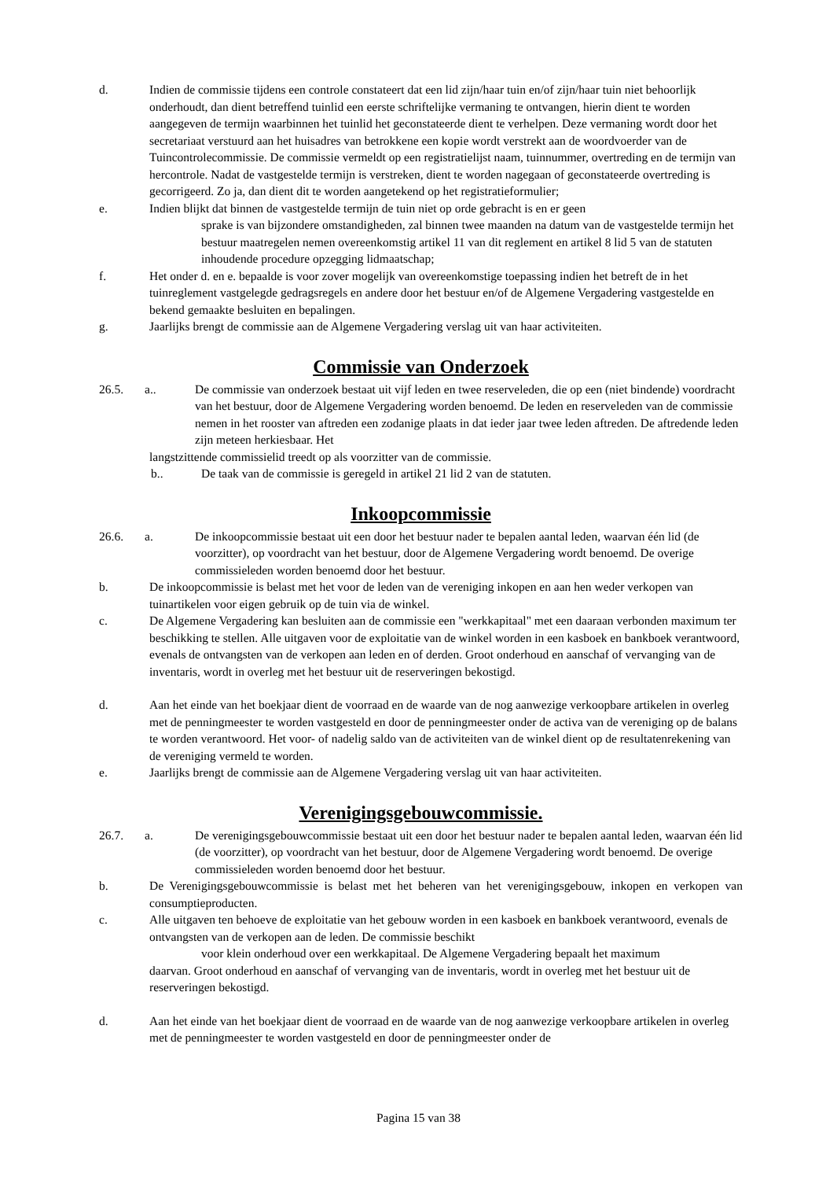d. Indien de commissie tijdens een controle constateert dat een lid zijn/haar tuin en/of zijn/haar tuin niet behoorlijk onderhoudt, dan dient betreffend tuinlid een eerste schriftelijke vermaning te ontvangen, hierin dient te worden aangegeven de termijn waarbinnen het tuinlid het geconstateerde dient te verhelpen. Deze vermaning wordt door het secretariaat verstuurd aan het huisadres van betrokkene een kopie wordt verstrekt aan de woordvoerder van de Tuincontrolecommissie. De commissie vermeldt op een registratielijst naam, tuinnummer, overtreding en de termijn van hercontrole. Nadat de vastgestelde termijn is verstreken, dient te worden nagegaan of geconstateerde overtreding is gecorrigeerd. Zo ja, dan dient dit te worden aangetekend op het registratieformulier;
e. Indien blijkt dat binnen de vastgestelde termijn de tuin niet op orde gebracht is en er geen
sprake is van bijzondere omstandigheden, zal binnen twee maanden na datum van de vastgestelde termijn het bestuur maatregelen nemen overeenkomstig artikel 11 van dit reglement en artikel 8 lid 5 van de statuten inhoudende procedure opzegging lidmaatschap;
f. Het onder d. en e. bepaalde is voor zover mogelijk van overeenkomstige toepassing indien het betreft de in het tuinreglement vastgelegde gedragsregels en andere door het bestuur en/of de Algemene Vergadering vastgestelde en bekend gemaakte besluiten en bepalingen.
g. Jaarlijks brengt de commissie aan de Algemene Vergadering verslag uit van haar activiteiten.
Commissie van Onderzoek
26.5. a.. De commissie van onderzoek bestaat uit vijf leden en twee reserveleden, die op een (niet bindende) voordracht van het bestuur, door de Algemene Vergadering worden benoemd. De leden en reserveleden van de commissie nemen in het rooster van aftreden een zodanige plaats in dat ieder jaar twee leden aftreden. De aftredende leden zijn meteen herkiesbaar. Het
langstzittende commissielid treedt op als voorzitter van de commissie.
b.. De taak van de commissie is geregeld in artikel 21 lid 2 van de statuten.
Inkoopcommissie
26.6. a. De inkoopcommissie bestaat uit een door het bestuur nader te bepalen aantal leden, waarvan één lid (de voorzitter), op voordracht van het bestuur, door de Algemene Vergadering wordt benoemd. De overige commissieleden worden benoemd door het bestuur.
b. De inkoopcommissie is belast met het voor de leden van de vereniging inkopen en aan hen weder verkopen van tuinartikelen voor eigen gebruik op de tuin via de winkel.
c. De Algemene Vergadering kan besluiten aan de commissie een "werkkapitaal" met een daaraan verbonden maximum ter beschikking te stellen. Alle uitgaven voor de exploitatie van de winkel worden in een kasboek en bankboek verantwoord, evenals de ontvangsten van de verkopen aan leden en of derden. Groot onderhoud en aanschaf of vervanging van de inventaris, wordt in overleg met het bestuur uit de reserveringen bekostigd.
d. Aan het einde van het boekjaar dient de voorraad en de waarde van de nog aanwezige verkoopbare artikelen in overleg met de penningmeester te worden vastgesteld en door de penningmeester onder de activa van de vereniging op de balans te worden verantwoord. Het voor- of nadelig saldo van de activiteiten van de winkel dient op de resultatenrekening van de vereniging vermeld te worden.
e. Jaarlijks brengt de commissie aan de Algemene Vergadering verslag uit van haar activiteiten.
Verenigingsgebouwcommissie.
26.7. a. De verenigingsgebouwcommissie bestaat uit een door het bestuur nader te bepalen aantal leden, waarvan één lid (de voorzitter), op voordracht van het bestuur, door de Algemene Vergadering wordt benoemd. De overige commissieleden worden benoemd door het bestuur.
b. De Verenigingsgebouwcommissie is belast met het beheren van het verenigingsgebouw, inkopen en verkopen van consumptieproducten.
c. Alle uitgaven ten behoeve de exploitatie van het gebouw worden in een kasboek en bankboek verantwoord, evenals de ontvangsten van de verkopen aan de leden. De commissie beschikt
voor klein onderhoud over een werkkapitaal. De Algemene Vergadering bepaalt het maximum
daarvan. Groot onderhoud en aanschaf of vervanging van de inventaris, wordt in overleg met het bestuur uit de reserveringen bekostigd.
d. Aan het einde van het boekjaar dient de voorraad en de waarde van de nog aanwezige verkoopbare artikelen in overleg met de penningmeester te worden vastgesteld en door de penningmeester onder de
Pagina 15 van 38